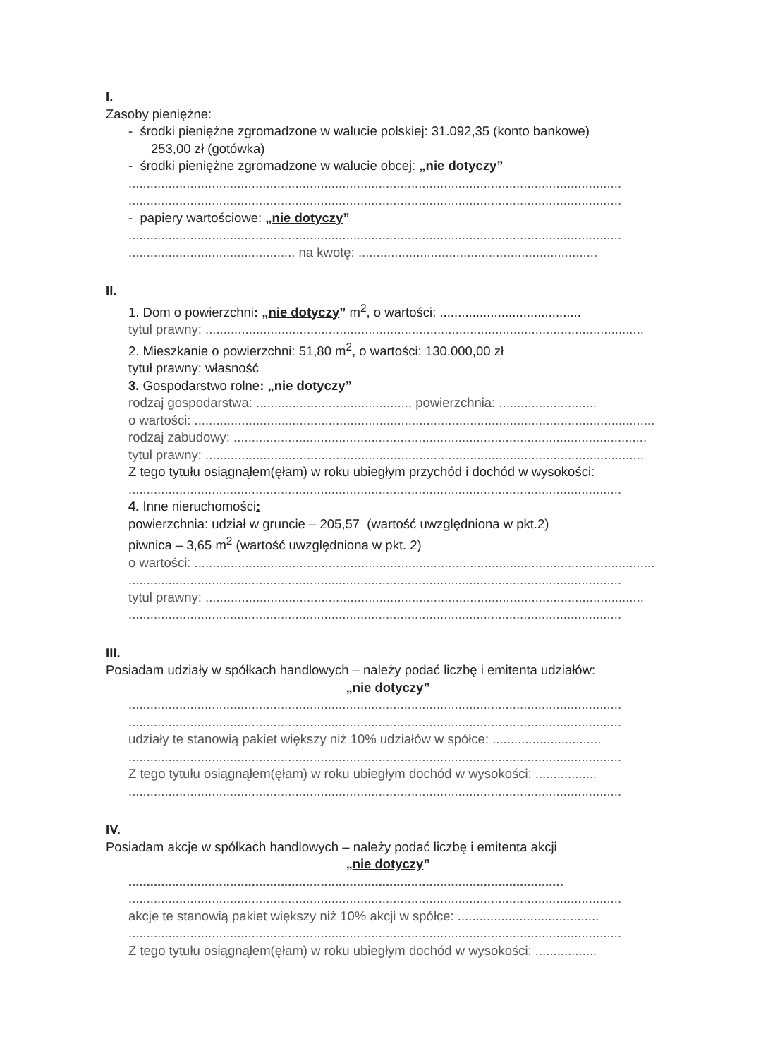I.
Zasoby pieniężne:
- środki pieniężne zgromadzone w walucie polskiej: 31.092,35 (konto bankowe)
253,00 zł (gotówka)
- środki pieniężne zgromadzone w walucie obcej: „nie dotyczy”
........................................................................................................................................
........................................................................................................................................
- papiery wartościowe: „nie dotyczy”
........................................................................................................................................
.............................................. na kwotę: ..................................................................
II.
1. Dom o powierzchni: „nie dotyczy” m<sup>2</sup>, o wartości: .......................................
tytuł prawny: .........................................................................................................................
2. Mieszkanie o powierzchni: 51,80 m<sup>2</sup>, o wartości: 130.000,00 zł
tytuł prawny: własność
3. Gospodarstwo rolne: „nie dotyczy”
rodzaj gospodarstwa: .........................................., powierzchnia: ...........................
o wartości: ...............................................................................................................................
rodzaj zabudowy: ..................................................................................................................
tytuł prawny: .........................................................................................................................
Z tego tytułu osiągnąłem(ęłam) w roku ubiegłym przychód i dochód w wysokości:
........................................................................................................................................
4. Inne nieruchomości:
powierzchnia: udział w gruncie – 205,57 (wartość uwzględniona w pkt.2)
piwnica – 3,65 m<sup>2</sup> (wartość uwzględniona w pkt. 2)
o wartości: ...............................................................................................................................
........................................................................................................................................
tytuł prawny: .........................................................................................................................
........................................................................................................................................
III.
Posiadam udziały w spółkach handlowych – należy podać liczbę i emitenta udziałów:
„nie dotyczy”
........................................................................................................................................
........................................................................................................................................
udziały te stanowią pakiet większy niż 10% udziałów w spółce: ..............................
........................................................................................................................................
Z tego tytułu osiągnąłem(ęłam) w roku ubiegłym dochód w wysokości: .................
........................................................................................................................................
IV.
Posiadam akcje w spółkach handlowych – należy podać liczbę i emitenta akcji
„nie dotyczy”
........................................................................................................................
........................................................................................................................................
akcje te stanowią pakiet większy niż 10% akcji w spółce: .......................................
........................................................................................................................................
Z tego tytułu osiągnąłem(ęłam) w roku ubiegłym dochód w wysokości: .................